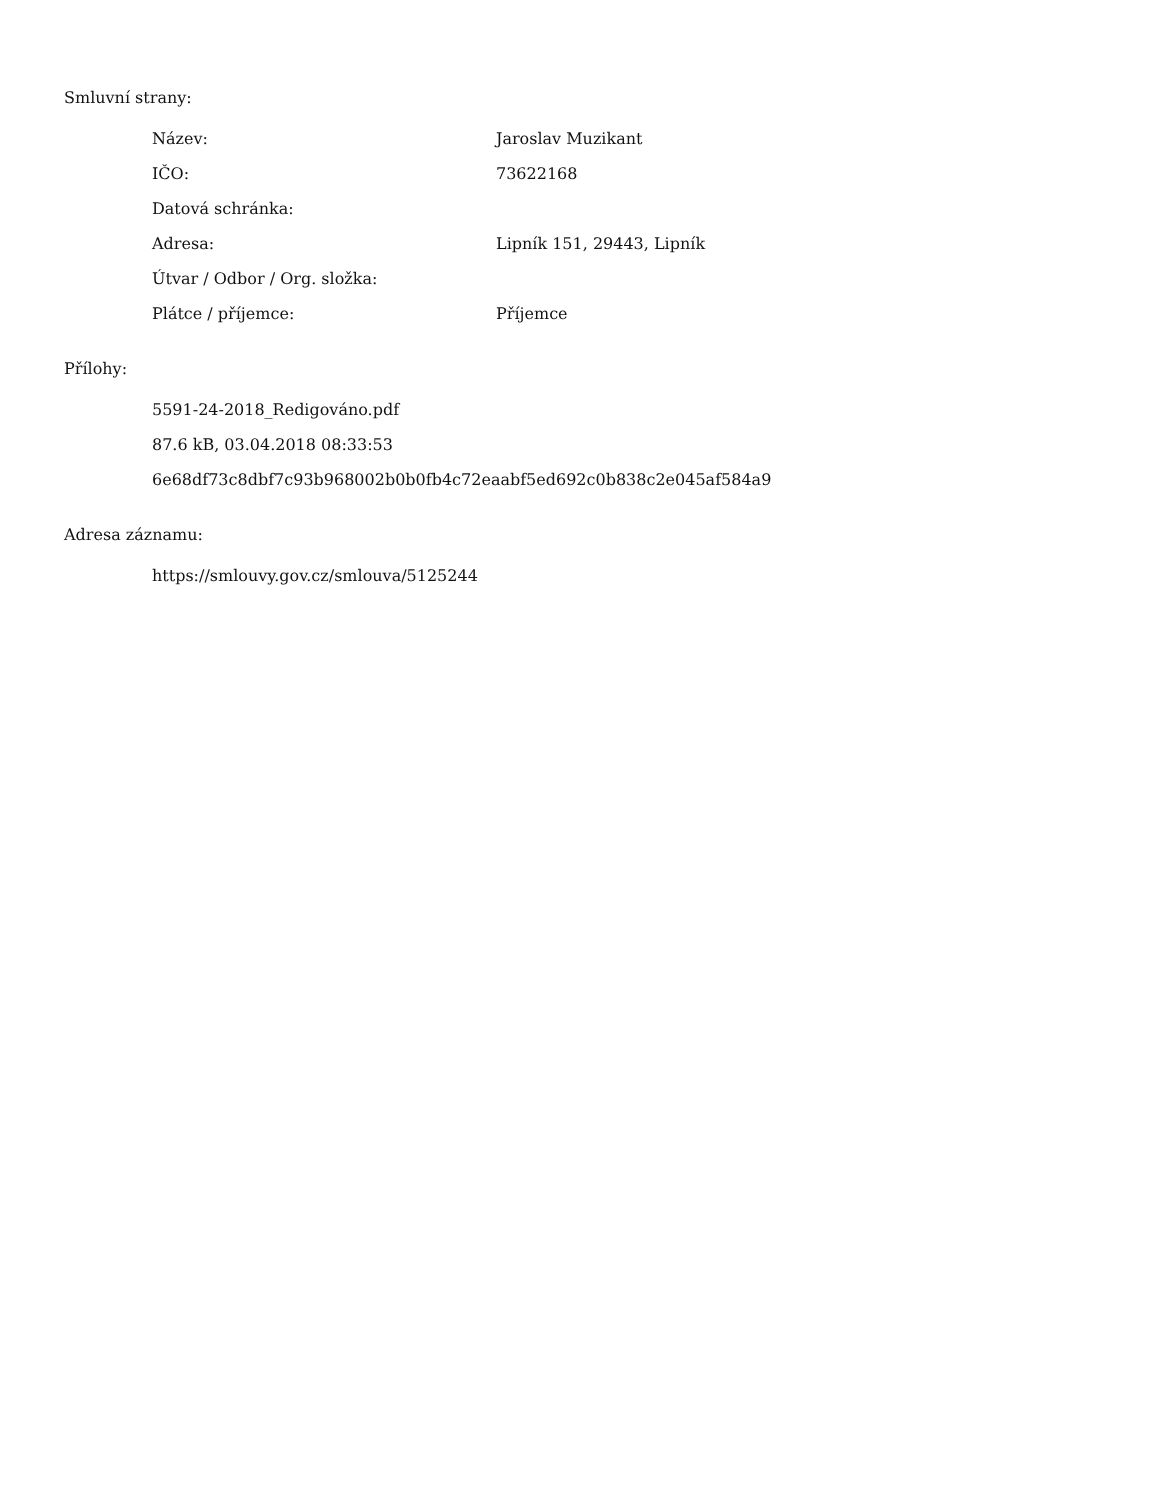Smluvní strany:
| Název: | Jaroslav Muzikant |
| IČO: | 73622168 |
| Datová schránka: | |
| Adresa: | Lipník 151, 29443, Lipník |
| Útvar / Odbor / Org. složka: | |
| Plátce / příjemce: | Příjemce |
Přílohy:
5591-24-2018_Redigováno.pdf
87.6 kB, 03.04.2018 08:33:53
6e68df73c8dbf7c93b968002b0b0fb4c72eaabf5ed692c0b838c2e045af584a9
Adresa záznamu:
https://smlouvy.gov.cz/smlouva/5125244